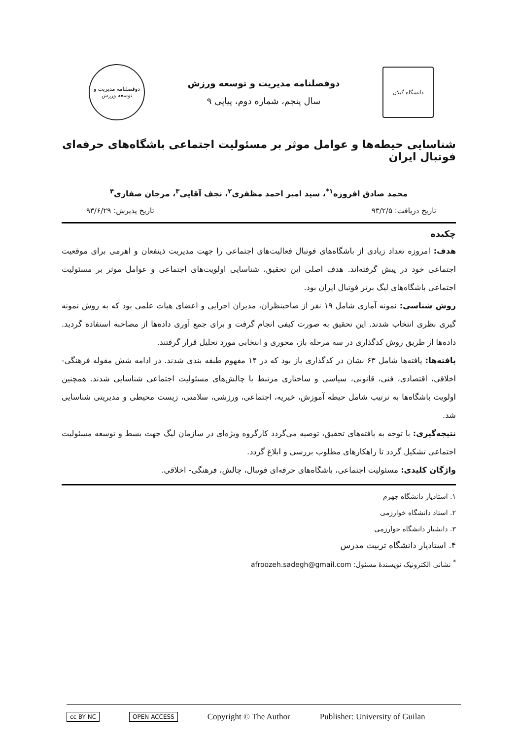دانشگاه گیلان
دوفصلنامه مدیریت و توسعه ورزش
سال پنجم، شماره دوم، پیاپی ۹
دوفصلنامه مدیریت و توسعه ورزش
شناسایی حیطه‌ها و عوامل موثر بر مسئولیت اجتماعی باشگاه‌های حرفه‌ای فوتبال ایران
محمد صادق افروزه<sup>۱*</sup>، سید امیر احمد مظفری<sup>۲</sup>، نجف آقایی<sup>۳</sup>، مرجان صفاری<sup>۴</sup>
تاریخ دریافت: ۹۳/۲/۵ تاریخ پذیرش: ۹۳/۶/۲۹
چکیده
هدف: امروزه تعداد زیادی از باشگاه‌های فوتبال فعالیت‌های اجتماعی را جهت مدیریت ذینفعان و اهرمی برای موقعیت اجتماعی خود در پیش گرفته‌اند. هدف اصلی این تحقیق، شناسایی اولویت‌های اجتماعی و عوامل موثر بر مسئولیت اجتماعی باشگاه‌های لیگ برتر فوتبال ایران بود.
روش شناسی: نمونه آماری شامل ۱۹ نفر از صاحبنظران، مدیران اجرایی و اعضای هیات علمی بود که به روش نمونه گیری نظری انتخاب شدند. این تحقیق به صورت کیفی انجام گرفت و برای جمع آوری داده‌ها از مصاحبه استفاده گردید. داده‌ها از طریق روش کدگذاری در سه مرحله باز، محوری و انتخابی مورد تحلیل قرار گرفتند.
یافته‌ها: یافته‌ها شامل ۶۳ نشان در کدگذاری باز بود که در ۱۴ مفهوم طبقه بندی شدند. در ادامه شش مقوله فرهنگی- اخلاقی، اقتصادی، فنی، قانونی، سیاسی و ساختاری مرتبط با چالش‌های مسئولیت اجتماعی شناسایی شدند. همچنین اولویت باشگاه‌ها به ترتیب شامل حیطه آموزش، خیریه، اجتماعی، ورزشی، سلامتی، زیست محیطی و مدیریتی شناسایی شد.
نتیجه‌گیری: با توجه به یافته‌های تحقیق، توصیه می‌گردد کارگروه ویژه‌ای در سازمان لیگ جهت بسط و توسعه مسئولیت اجتماعی تشکیل گردد تا راهکارهای مطلوب بررسی و ابلاغ گردد.
واژگان کلیدی: مسئولیت اجتماعی، باشگاه‌های حرفه‌ای فوتبال، چالش، فرهنگی- اخلاقی.
۱. استادیار دانشگاه جهرم
۲. استاد دانشگاه خوارزمی
۳. دانشیار دانشگاه خوارزمی
۴. استادیار دانشگاه تربیت مدرس
<sup>*</sup> نشانی الکترونیک نویسندهٔ مسئول: afroozeh.sadegh@gmail.com
cc BY NC OPEN ACCESS Copyright © The Author Publisher: University of Guilan